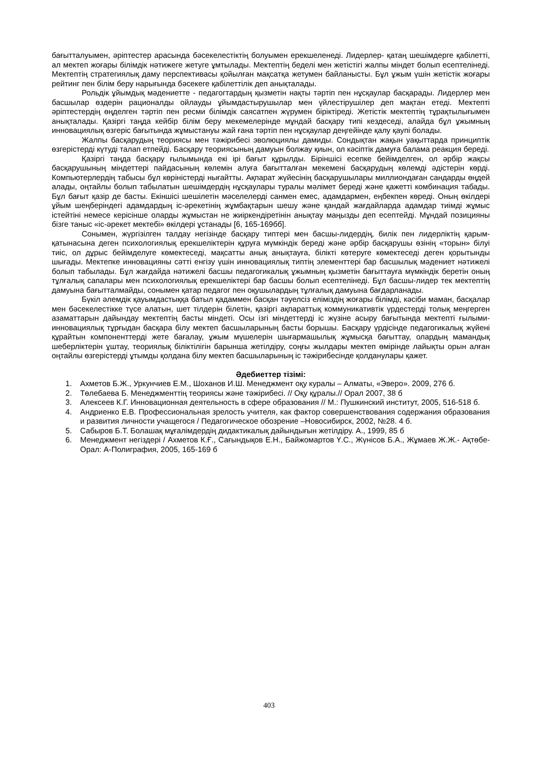бағытталуымен, әріптестер арасында бәсекелестіктің болуымен ерекшеленеді. Лидерлер- қатаң шешімдерге қабілетті, ал мектеп жоғары білімдік нәтижеге жетуге ұмтылады. Мектептің беделі мен жетістігі жалпы міндет болып есептелінеді. Мектептің стратегиялық даму перспективасы қойылған мақсатқа жетумен байланысты. Бұл ұжым үшін жетістік жоғары рейтинг пен білім беру нарығында бәсекеге қабілеттілік деп анықталады.
Рольдік ұйымдық мәдениетте - педагогтардың қызметін нақты тәртіп пен нұсқаулар басқарады. Лидерлер мен басшылар өздерін рационалды ойлауды ұйымдастырушылар мен үйлестірушілер деп мақтан етеді. Мектепті әріптестердің өңделген тәртіп пен ресми білімдік саясатпен жүрумен біріктіреді. Жетістік мектептің тұрақтылығымен анықталады. Қазіргі таңда кейбір білім беру мекемелерінде мұндай басқару типі кездеседі, алайда бұл ұжымның инновациялық өзгеріс бағытында жұмыстануы жай ғана тәртіп пен нұсқаулар деңгейінде қалу қаупі болады.
Жалпы басқарудың теориясы мен тәжірибесі эволюциялы дамиды. Сондықтан жақын уақыттарда принциптік өзгерістерді күтуді талап етпейді. Басқару теориясының дамуын болжау қиын, ол кәсіптік дамуға балама реакция береді.
Қазіргі таңда басқару ғылымында екі ірі бағыт құрылды. Біріншісі есепке бейімделген, ол әрбір жақсы басқарушының міндеттері пайдасының көлемін алуға бағытталған мекемені басқарудың көлемді әдістерін көрді. Компьютерлердің табысы бұл көріністерді нығайтты. Ақпарат жүйесінің басқарушылары миллиондаған сандарды өңдей алады, оңтайлы болып табылатын шешімдердің нұсқаулары туралы мәлімет береді және қажетті комбинация табады. Бұл бағыт қазір де басты. Екіншісі шешілетін мәселелерді санмен емес, адамдармен, еңбекпен көреді. Оның өкілдері ұйым шеңберіндегі адамдардың іс-әрекетінің жұмбақтарын шешу және қандай жағдайларда адамдар тиімді жұмыс істейтіні немесе керісінше оларды жұмыстан не жиіркендіретінін анықтау маңызды деп есептейді. Мұндай позицияны бізге таныс «іс-әрекет мектебі» өкілдері ұстанады [6, 165-169бб].
Сонымен, жүргізілген талдау негізінде басқару типтері мен басшы-лидердің, билік пен лидерліктің қарым-қатынасына деген психологиялық ерекшеліктерін құруға мүмкіндік береді және әрбір басқарушы өзінің «торын» білуі тиіс, ол дұрыс бейімделуге көмектеседі, мақсатты анық анықтауға, білікті көтеруге көмектеседі деген қорытынды шығады. Мектепке инновацияны сәтті енгізу үшін инновациялық типтің элементтері бар басшылық мәдениет нәтижелі болып табылады. Бұл жағдайда нәтижелі басшы педагогикалық ұжымның қызметін бағыттауға мүмкіндік беретін оның тұлғалық сапалары мен психологиялық ерекшеліктері бар басшы болып есептелінеді. Бұл басшы-лидер тек мектептің дамуына бағытталмайды, сонымен қатар педагог пен оқушылардың тұлғалық дамуына бағдарланады.
Бүкіл әлемдік қауымдастыққа батыл қадаммен басқан тәуелсіз еліміздің жоғары білімді, кәсіби маман, басқалар мен бәсекелестікке түсе алатын, шет тілдерін білетін, қазіргі ақпараттық коммуникативтік үрдестерді толық меңгерген азаматтарын дайындау мектептің басты міндеті. Осы ізгі міндеттерді іс жүзіне асыру бағытында мектепті ғылыми-инновациялық тұрғыдан басқара білу мектеп басшыларының басты борышы. Басқару үрдісінде педагогикалық жүйені құрайтын компоненттерді жете бағалау, ұжым мүшелерін шығармашылық жұмысқа бағыттау, олардың мамандық шеберліктерін ұштау, теориялық біліктілігін барынша жетілдіру, соңғы жылдары мектеп өмірінде лайықты орын алған оңтайлы өзгерістерді ұтымды қолдана білу мектеп басшыларының іс тәжірибесінде қолданулары қажет.
Әдебиеттер тізімі:
1. Ахметов Б.Ж., Уркунчиев Е.М., Шоханов И.Ш. Менеджмент оқу куралы – Алматы, «Эверо». 2009, 276 б.
2. Төлебаева Б. Менеджменттің теориясы және тәжірибесі. // Оқу құралы.// Орал 2007, 38 б
3. Алексеев К.Г. Инновационная деятельность в сфере образования // М.: Пушкинский институт, 2005, 516-518 б.
4. Андриенко Е.В. Профессиональная зрелость учителя, как фактор совершенствования содержания образования и развития личности учащегося / Педагогическое обозрение –Новосибирск, 2002, №28. 4 б.
5. Сабыров Б.Т. Болашақ мұғалімдердің дидактикалық дайындығын жетілдіру. А., 1999, 85 б
6. Менеджмент негіздері / Ахметов К.Ғ., Сағындықов Е.Н., Байжомартов Ү.С., Жүнісов Б.А., Жұмаев Ж.Ж.- Ақтөбе-Орал: А-Полиграфия, 2005, 165-169 б
403